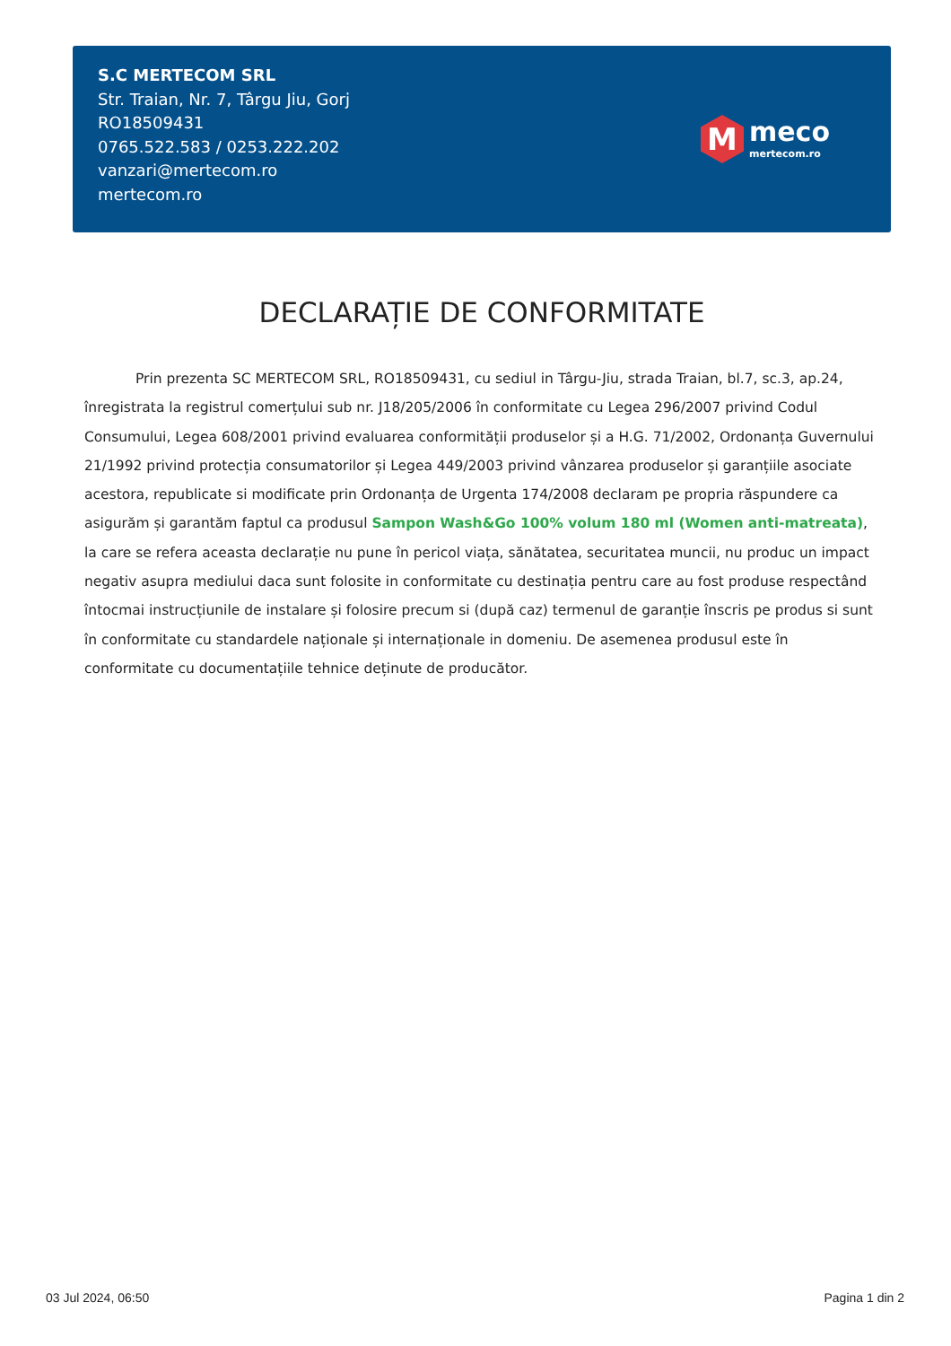S.C MERTECOM SRL
Str. Traian, Nr. 7, Târgu Jiu, Gorj
RO18509431
0765.522.583 / 0253.222.202
vanzari@mertecom.ro
mertecom.ro
M
meco
mertecom.ro
DECLARAȚIE DE CONFORMITATE
Prin prezenta SC MERTECOM SRL, RO18509431, cu sediul in Târgu-Jiu, strada Traian, bl.7, sc.3, ap.24, înregistrata la registrul comerțului sub nr. J18/205/2006 în conformitate cu Legea 296/2007 privind Codul Consumului, Legea 608/2001 privind evaluarea conformității produselor și a H.G. 71/2002, Ordonanța Guvernului 21/1992 privind protecția consumatorilor și Legea 449/2003 privind vânzarea produselor și garanțiile asociate acestora, republicate si modificate prin Ordonanța de Urgenta 174/2008 declaram pe propria răspundere ca asigurăm și garantăm faptul ca produsul Sampon Wash&Go 100% volum 180 ml (Women anti-matreata), la care se refera aceasta declarație nu pune în pericol viața, sănătatea, securitatea muncii, nu produc un impact negativ asupra mediului daca sunt folosite in conformitate cu destinația pentru care au fost produse respectând întocmai instrucțiunile de instalare și folosire precum si (după caz) termenul de garanție înscris pe produs si sunt în conformitate cu standardele naționale și internaționale in domeniu. De asemenea produsul este în conformitate cu documentațiile tehnice deținute de producător.
03 Jul 2024, 06:50 Pagina 1 din 2